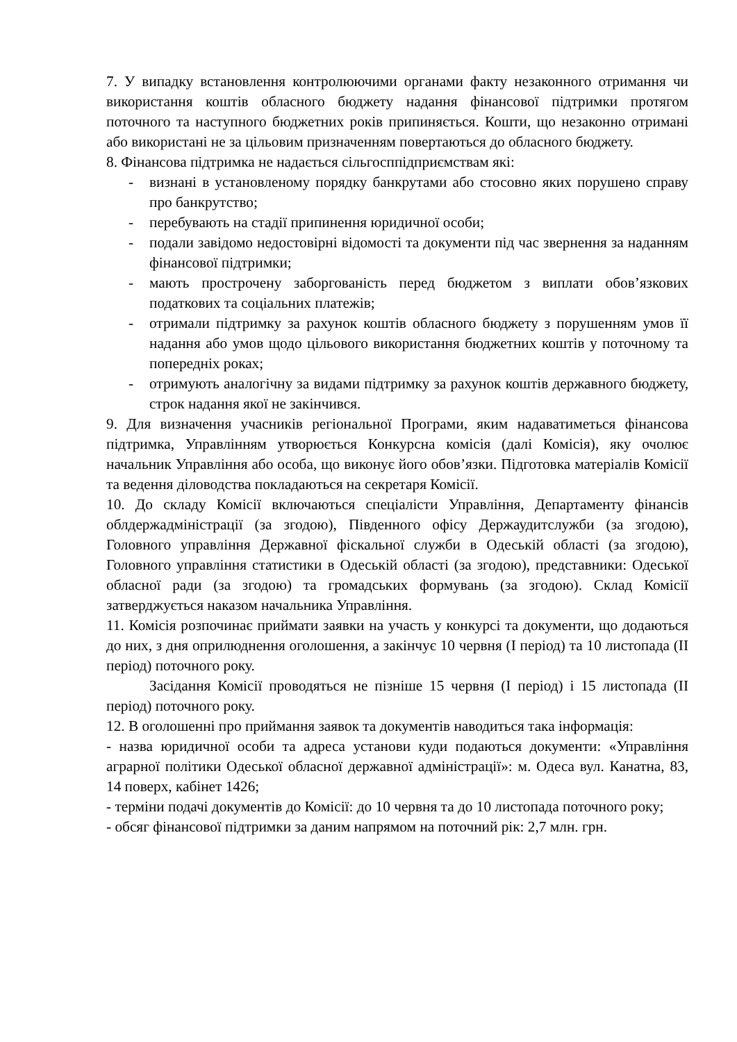7. У випадку встановлення контролюючими органами факту незаконного отримання чи використання коштів обласного бюджету надання фінансової підтримки протягом поточного та наступного бюджетних років припиняється. Кошти, що незаконно отримані або використані не за цільовим призначенням повертаються до обласного бюджету.
8. Фінансова підтримка не надається сільгосппідприємствам які:
- визнані в установленому порядку банкрутами або стосовно яких порушено справу про банкрутство;
- перебувають на стадії припинення юридичної особи;
- подали завідомо недостовірні відомості та документи під час звернення за наданням фінансової підтримки;
- мають прострочену заборгованість перед бюджетом з виплати обов’язкових податкових та соціальних платежів;
- отримали підтримку за рахунок коштів обласного бюджету з порушенням умов її надання або умов щодо цільового використання бюджетних коштів у поточному та попередніх роках;
- отримують аналогічну за видами підтримку за рахунок коштів державного бюджету, строк надання якої не закінчився.
9. Для визначення учасників регіональної Програми, яким надаватиметься фінансова підтримка, Управлінням утворюється Конкурсна комісія (далі Комісія), яку очолює начальник Управління або особа, що виконує його обов’язки. Підготовка матеріалів Комісії та ведення діловодства покладаються на секретаря Комісії.
10. До складу Комісії включаються спеціалісти Управління, Департаменту фінансів облдержадміністрації (за згодою), Південного офісу Держаудитслужби (за згодою), Головного управління Державної фіскальної служби в Одеській області (за згодою), Головного управління статистики в Одеській області (за згодою), представники: Одеської обласної ради (за згодою) та громадських формувань (за згодою). Склад Комісії затверджується наказом начальника Управління.
11. Комісія розпочинає приймати заявки на участь у конкурсі та документи, що додаються до них, з дня оприлюднення оголошення, а закінчує 10 червня (І період) та 10 листопада (ІІ період) поточного року.
Засідання Комісії проводяться не пізніше 15 червня (І період) і 15 листопада (ІІ період) поточного року.
12. В оголошенні про приймання заявок та документів наводиться така інформація:
- назва юридичної особи та адреса установи куди подаються документи: «Управління аграрної політики Одеської обласної державної адміністрації»: м. Одеса вул. Канатна, 83, 14 поверх, кабінет 1426;
- терміни подачі документів до Комісії: до 10 червня та до 10 листопада поточного року;
- обсяг фінансової підтримки за даним напрямом на поточний рік: 2,7 млн. грн.